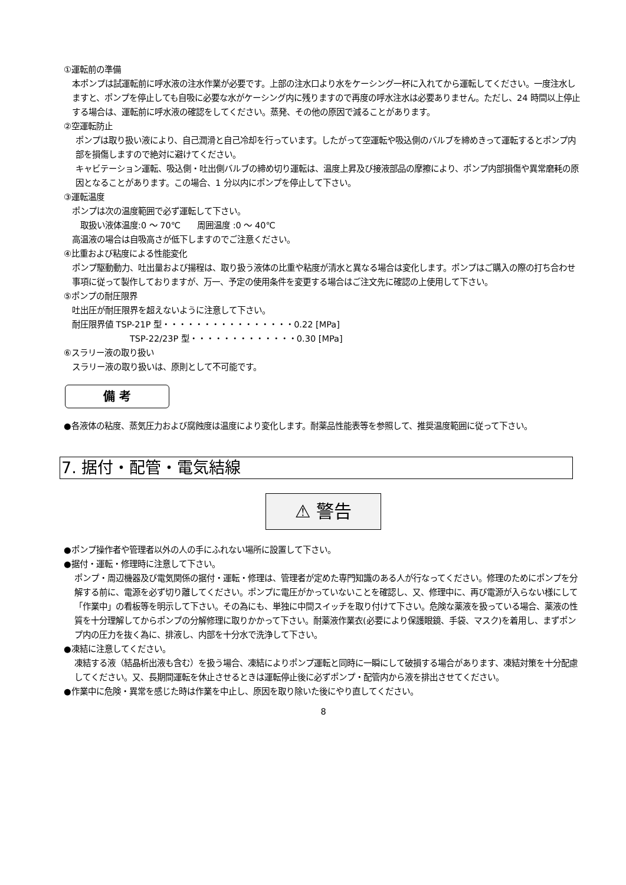①運転前の準備
本ポンプは試運転前に呼水液の注水作業が必要です。上部の注水口より水をケーシング一杯に入れてから運転してください。一度注水しますと、ポンプを停止しても自吸に必要な水がケーシング内に残りますので再度の呼水注水は必要ありません。ただし、24 時間以上停止する場合は、運転前に呼水液の確認をしてください。蒸発、その他の原因で減ることがあります。
②空運転防止
ポンプは取り扱い液により、自己潤滑と自己冷却を行っています。したがって空運転や吸込側のバルブを締めきって運転するとポンプ内部を損傷しますので絶対に避けてください。
キャビテーション運転、吸込側・吐出側バルブの締め切り運転は、温度上昇及び接液部品の摩擦により、ポンプ内部損傷や異常磨耗の原因となることがあります。この場合、1 分以内にポンプを停止して下さい。
③運転温度
ポンプは次の温度範囲で必ず運転して下さい。
取扱い液体温度:0 ～ 70℃　　周囲温度 :0 ～ 40℃
高温液の場合は自吸高さが低下しますのでご注意ください。
④比重および粘度による性能変化
ポンプ駆動動力、吐出量および揚程は、取り扱う液体の比重や粘度が清水と異なる場合は変化します。ポンプはご購入の際の打ち合わせ事項に従って製作しておりますが、万一、予定の使用条件を変更する場合はご注文先に確認の上使用して下さい。
⑤ポンプの耐圧限界
吐出圧が耐圧限界を超えないように注意して下さい。
耐圧限界値 TSP-21P 型・・・・・・・・・・・・・・・・0.22 [MPa]
TSP-22/23P 型・・・・・・・・・・・・・0.30 [MPa]
⑥スラリー液の取り扱い
スラリー液の取り扱いは、原則として不可能です。
備 考
●各液体の粘度、蒸気圧力および腐蝕度は温度により変化します。耐薬品性能表等を参照して、推奨温度範囲に従って下さい。
7. 据付・配管・電気結線
⚠ 警告
●ポンプ操作者や管理者以外の人の手にふれない場所に設置して下さい。
●据付・運転・修理時に注意して下さい。
ポンプ・周辺機器及び電気関係の据付・運転・修理は、管理者が定めた専門知識のある人が行なってください。修理のためにポンプを分解する前に、電源を必ず切り離してください。ポンプに電圧がかっていないことを確認し、又、修理中に、再び電源が入らない様にして「作業中」の看板等を明示して下さい。その為にも、単独に中間スイッチを取り付けて下さい。危険な薬液を扱っている場合、薬液の性質を十分理解してからポンプの分解修理に取りかかって下さい。耐薬液作業衣(必要により保護眼鏡、手袋、マスク)を着用し、まずポンプ内の圧力を抜く為に、排液し、内部を十分水で洗浄して下さい。
●凍結に注意してください。
凍結する液（結晶析出液も含む）を扱う場合、凍結によりポンプ運転と同時に一瞬にして破損する場合があります、凍結対策を十分配慮してください。又、長期間運転を休止させるときは運転停止後に必ずポンプ・配管内から液を排出させてください。
●作業中に危険・異常を感じた時は作業を中止し、原因を取り除いた後にやり直してください。
8